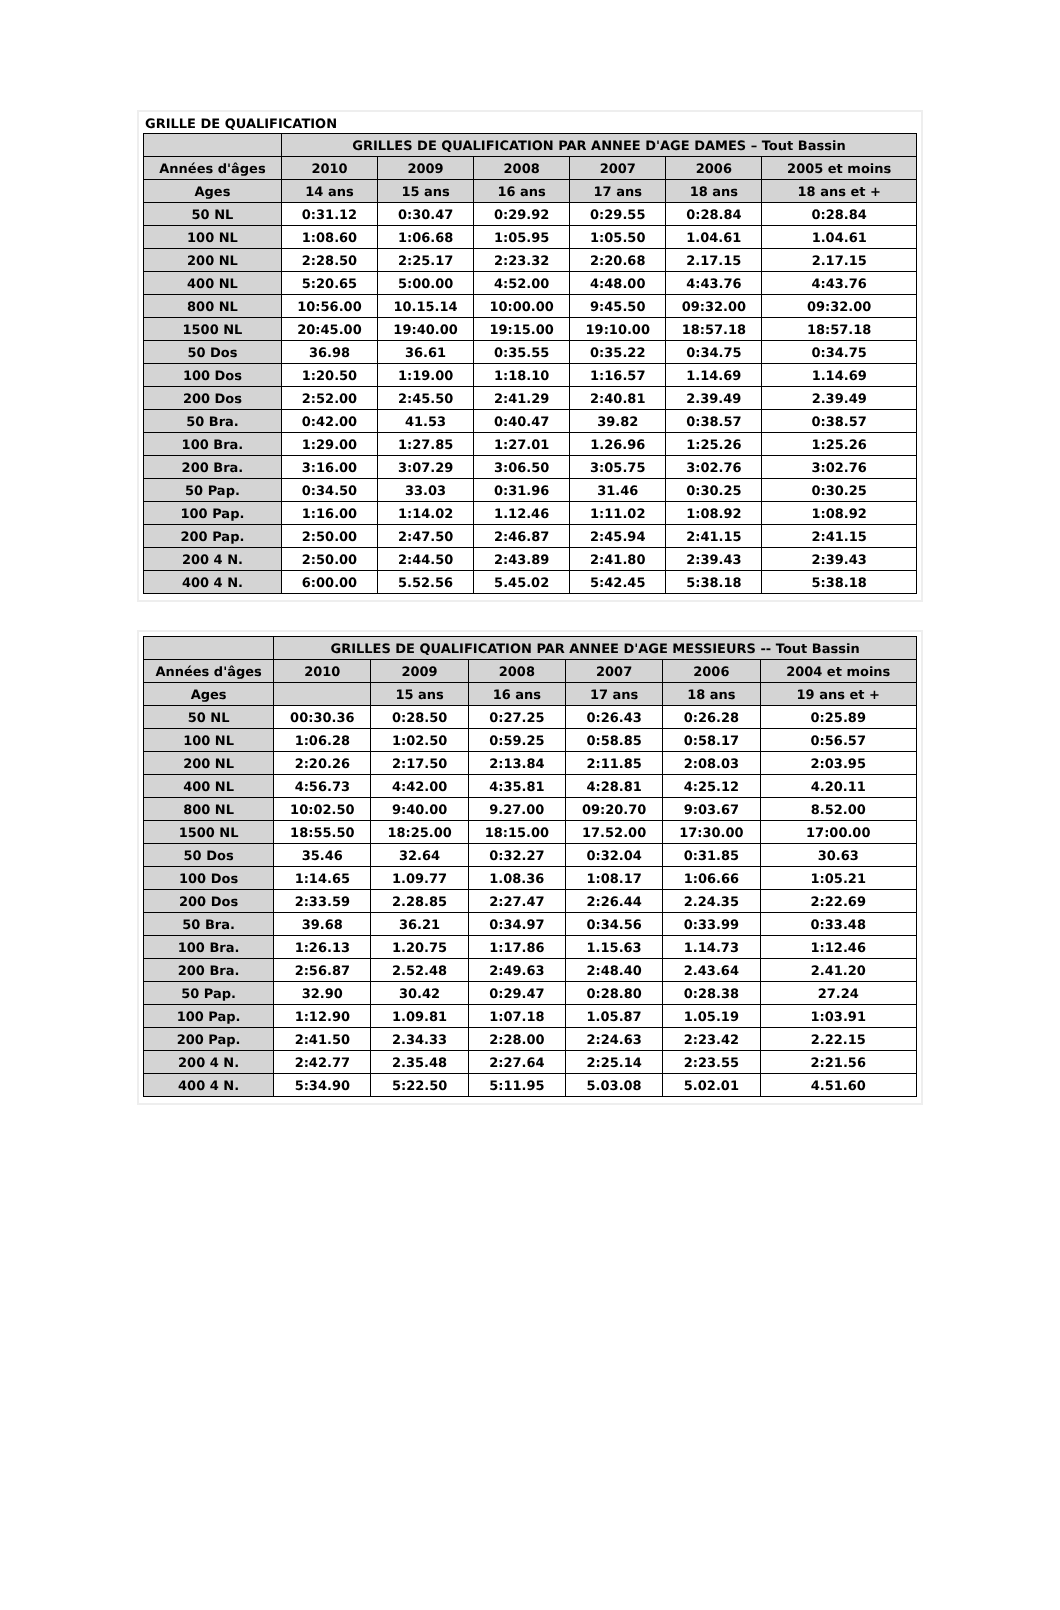GRILLE DE QUALIFICATION
| | GRILLES DE QUALIFICATION PAR ANNEE D'AGE DAMES – Tout Bassin | | | | | |
| --- | --- | --- | --- | --- | --- | --- |
| Années d'âges | 2010 | 2009 | 2008 | 2007 | 2006 | 2005 et moins |
| Ages | 14 ans | 15 ans | 16 ans | 17 ans | 18 ans | 18 ans et + |
| 50 NL | 0:31.12 | 0:30.47 | 0:29.92 | 0:29.55 | 0:28.84 | 0:28.84 |
| 100 NL | 1:08.60 | 1:06.68 | 1:05.95 | 1:05.50 | 1.04.61 | 1.04.61 |
| 200 NL | 2:28.50 | 2:25.17 | 2:23.32 | 2:20.68 | 2.17.15 | 2.17.15 |
| 400 NL | 5:20.65 | 5:00.00 | 4:52.00 | 4:48.00 | 4:43.76 | 4:43.76 |
| 800 NL | 10:56.00 | 10.15.14 | 10:00.00 | 9:45.50 | 09:32.00 | 09:32.00 |
| 1500 NL | 20:45.00 | 19:40.00 | 19:15.00 | 19:10.00 | 18:57.18 | 18:57.18 |
| 50 Dos | 36.98 | 36.61 | 0:35.55 | 0:35.22 | 0:34.75 | 0:34.75 |
| 100 Dos | 1:20.50 | 1:19.00 | 1:18.10 | 1:16.57 | 1.14.69 | 1.14.69 |
| 200 Dos | 2:52.00 | 2:45.50 | 2:41.29 | 2:40.81 | 2.39.49 | 2.39.49 |
| 50 Bra. | 0:42.00 | 41.53 | 0:40.47 | 39.82 | 0:38.57 | 0:38.57 |
| 100 Bra. | 1:29.00 | 1:27.85 | 1:27.01 | 1.26.96 | 1:25.26 | 1:25.26 |
| 200 Bra. | 3:16.00 | 3:07.29 | 3:06.50 | 3:05.75 | 3:02.76 | 3:02.76 |
| 50 Pap. | 0:34.50 | 33.03 | 0:31.96 | 31.46 | 0:30.25 | 0:30.25 |
| 100 Pap. | 1:16.00 | 1:14.02 | 1.12.46 | 1:11.02 | 1:08.92 | 1:08.92 |
| 200 Pap. | 2:50.00 | 2:47.50 | 2:46.87 | 2:45.94 | 2:41.15 | 2:41.15 |
| 200 4 N. | 2:50.00 | 2:44.50 | 2:43.89 | 2:41.80 | 2:39.43 | 2:39.43 |
| 400 4 N. | 6:00.00 | 5.52.56 | 5.45.02 | 5:42.45 | 5:38.18 | 5:38.18 |
| | GRILLES DE QUALIFICATION PAR ANNEE D'AGE MESSIEURS -- Tout Bassin | | | | | |
| --- | --- | --- | --- | --- | --- | --- |
| Années d'âges | 2010 | 2009 | 2008 | 2007 | 2006 | 2004 et moins |
| Ages | | 15 ans | 16 ans | 17 ans | 18 ans | 19 ans et + |
| 50 NL | 00:30.36 | 0:28.50 | 0:27.25 | 0:26.43 | 0:26.28 | 0:25.89 |
| 100 NL | 1:06.28 | 1:02.50 | 0:59.25 | 0:58.85 | 0:58.17 | 0:56.57 |
| 200 NL | 2:20.26 | 2:17.50 | 2:13.84 | 2:11.85 | 2:08.03 | 2:03.95 |
| 400 NL | 4:56.73 | 4:42.00 | 4:35.81 | 4:28.81 | 4:25.12 | 4.20.11 |
| 800 NL | 10:02.50 | 9:40.00 | 9.27.00 | 09:20.70 | 9:03.67 | 8.52.00 |
| 1500 NL | 18:55.50 | 18:25.00 | 18:15.00 | 17.52.00 | 17:30.00 | 17:00.00 |
| 50 Dos | 35.46 | 32.64 | 0:32.27 | 0:32.04 | 0:31.85 | 30.63 |
| 100 Dos | 1:14.65 | 1.09.77 | 1.08.36 | 1:08.17 | 1:06.66 | 1:05.21 |
| 200 Dos | 2:33.59 | 2.28.85 | 2:27.47 | 2:26.44 | 2.24.35 | 2:22.69 |
| 50 Bra. | 39.68 | 36.21 | 0:34.97 | 0:34.56 | 0:33.99 | 0:33.48 |
| 100 Bra. | 1:26.13 | 1.20.75 | 1:17.86 | 1.15.63 | 1.14.73 | 1:12.46 |
| 200 Bra. | 2:56.87 | 2.52.48 | 2:49.63 | 2:48.40 | 2.43.64 | 2.41.20 |
| 50 Pap. | 32.90 | 30.42 | 0:29.47 | 0:28.80 | 0:28.38 | 27.24 |
| 100 Pap. | 1:12.90 | 1.09.81 | 1:07.18 | 1.05.87 | 1.05.19 | 1:03.91 |
| 200 Pap. | 2:41.50 | 2.34.33 | 2:28.00 | 2:24.63 | 2:23.42 | 2.22.15 |
| 200 4 N. | 2:42.77 | 2.35.48 | 2:27.64 | 2:25.14 | 2:23.55 | 2:21.56 |
| 400 4 N. | 5:34.90 | 5:22.50 | 5:11.95 | 5.03.08 | 5.02.01 | 4.51.60 |